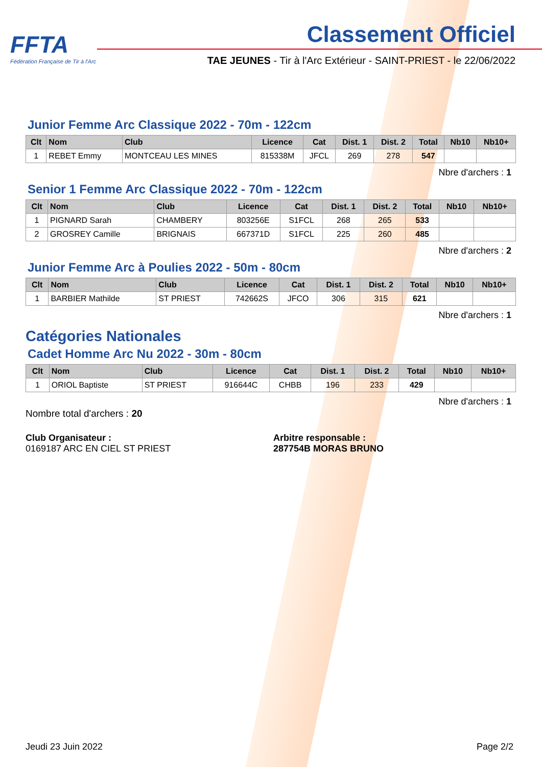FFTA
Fédération Française de Tir à l'Arc
Classement Officiel
TAE JEUNES - Tir à l'Arc Extérieur - SAINT-PRIEST - le 22/06/2022
Junior Femme Arc Classique 2022 - 70m - 122cm
| Clt | Nom | Club | Licence | Cat | Dist. 1 | Dist. 2 | Total | Nb10 | Nb10+ |
| --- | --- | --- | --- | --- | --- | --- | --- | --- | --- |
| 1 | REBET Emmy | MONTCEAU LES MINES | 815338M | JFCL | 269 | 278 | 547 | | |
Nbre d'archers : 1
Senior 1 Femme Arc Classique 2022 - 70m - 122cm
| Clt | Nom | Club | Licence | Cat | Dist. 1 | Dist. 2 | Total | Nb10 | Nb10+ |
| --- | --- | --- | --- | --- | --- | --- | --- | --- | --- |
| 1 | PIGNARD Sarah | CHAMBERY | 803256E | S1FCL | 268 | 265 | 533 | | |
| 2 | GROSREY Camille | BRIGNAIS | 667371D | S1FCL | 225 | 260 | 485 | | |
Nbre d'archers : 2
Junior Femme Arc à Poulies 2022 - 50m - 80cm
| Clt | Nom | Club | Licence | Cat | Dist. 1 | Dist. 2 | Total | Nb10 | Nb10+ |
| --- | --- | --- | --- | --- | --- | --- | --- | --- | --- |
| 1 | BARBIER Mathilde | ST PRIEST | 742662S | JFCO | 306 | 315 | 621 | | |
Nbre d'archers : 1
Catégories Nationales
Cadet Homme Arc Nu 2022 - 30m - 80cm
| Clt | Nom | Club | Licence | Cat | Dist. 1 | Dist. 2 | Total | Nb10 | Nb10+ |
| --- | --- | --- | --- | --- | --- | --- | --- | --- | --- |
| 1 | ORIOL Baptiste | ST PRIEST | 916644C | CHBB | 196 | 233 | 429 | | |
Nbre d'archers : 1
Nombre total d'archers : 20
Club Organisateur :
0169187 ARC EN CIEL ST PRIEST
Arbitre responsable :
287754B MORAS BRUNO
Jeudi 23 Juin 2022 Page 2/2